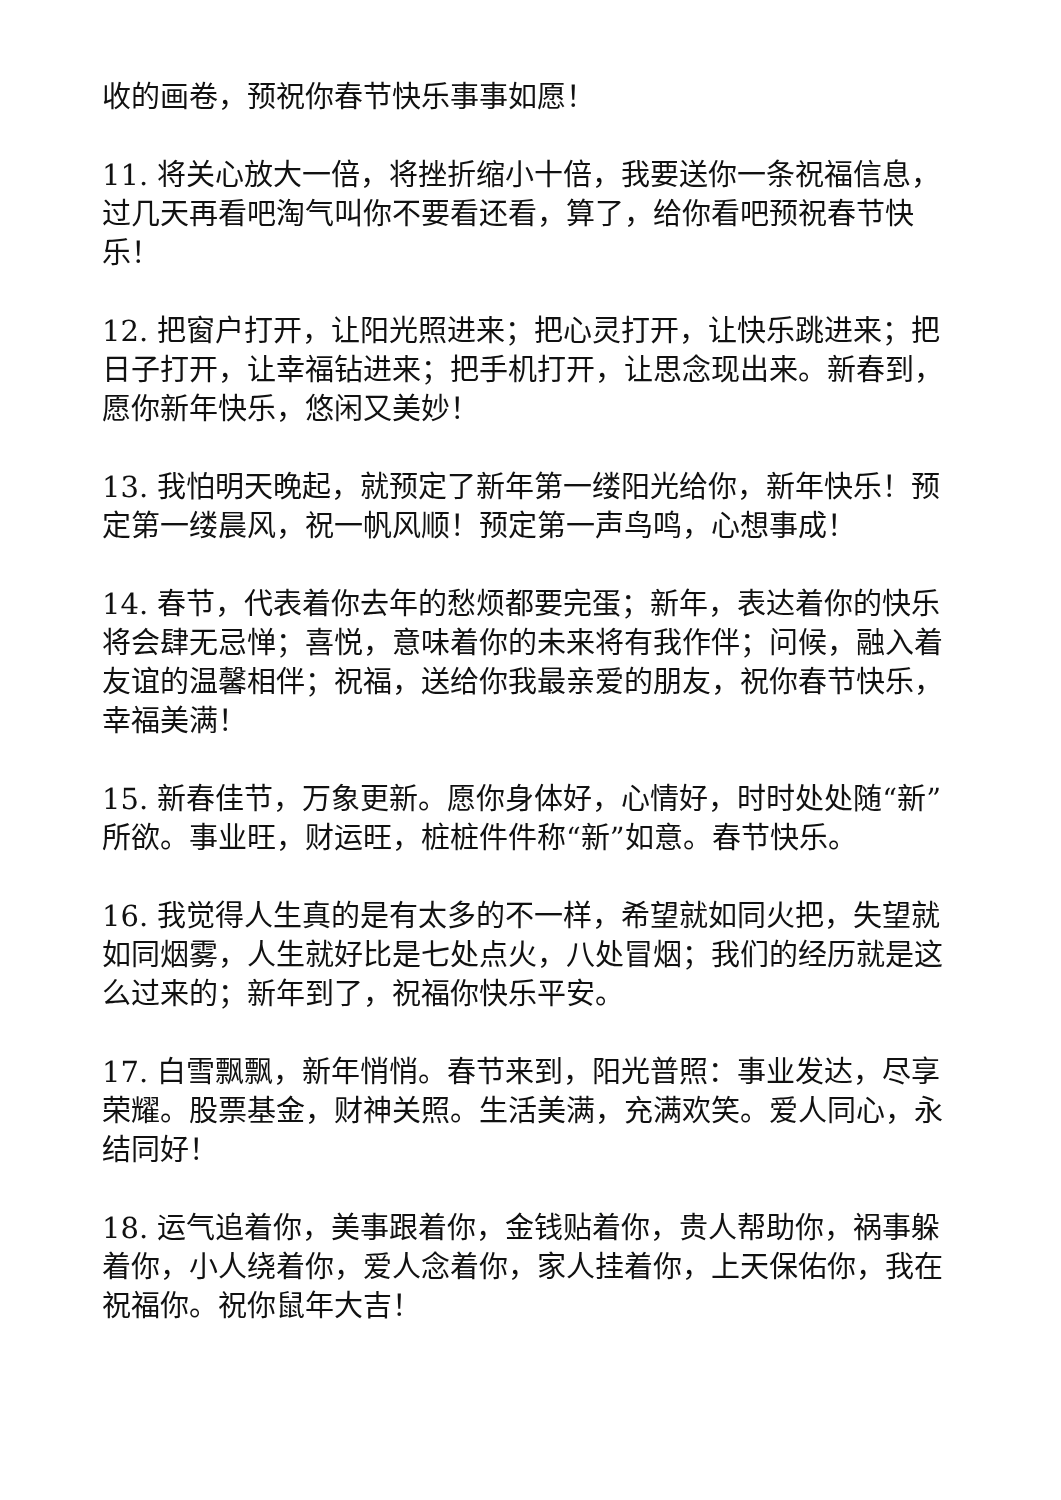收的画卷，预祝你春节快乐事事如愿！
11. 将关心放大一倍，将挫折缩小十倍，我要送你一条祝福信息，过几天再看吧淘气叫你不要看还看，算了，给你看吧预祝春节快乐！
12. 把窗户打开，让阳光照进来；把心灵打开，让快乐跳进来；把日子打开，让幸福钻进来；把手机打开，让思念现出来。新春到，愿你新年快乐，悠闲又美妙！
13. 我怕明天晚起，就预定了新年第一缕阳光给你，新年快乐！预定第一缕晨风，祝一帆风顺！预定第一声鸟鸣，心想事成！
14. 春节，代表着你去年的愁烦都要完蛋；新年，表达着你的快乐将会肆无忌惮；喜悦，意味着你的未来将有我作伴；问候，融入着友谊的温馨相伴；祝福，送给你我最亲爱的朋友，祝你春节快乐，幸福美满！
15. 新春佳节，万象更新。愿你身体好，心情好，时时处处随“新”所欲。事业旺，财运旺，桩桩件件称“新”如意。春节快乐。
16. 我觉得人生真的是有太多的不一样，希望就如同火把，失望就如同烟雾，人生就好比是七处点火，八处冒烟；我们的经历就是这么过来的；新年到了，祝福你快乐平安。
17. 白雪飘飘，新年悄悄。春节来到，阳光普照：事业发达，尽享荣耀。股票基金，财神关照。生活美满，充满欢笑。爱人同心，永结同好！
18. 运气追着你，美事跟着你，金钱贴着你，贵人帮助你，祸事躲着你，小人绕着你，爱人念着你，家人挂着你，上天保佑你，我在祝福你。祝你鼠年大吉！